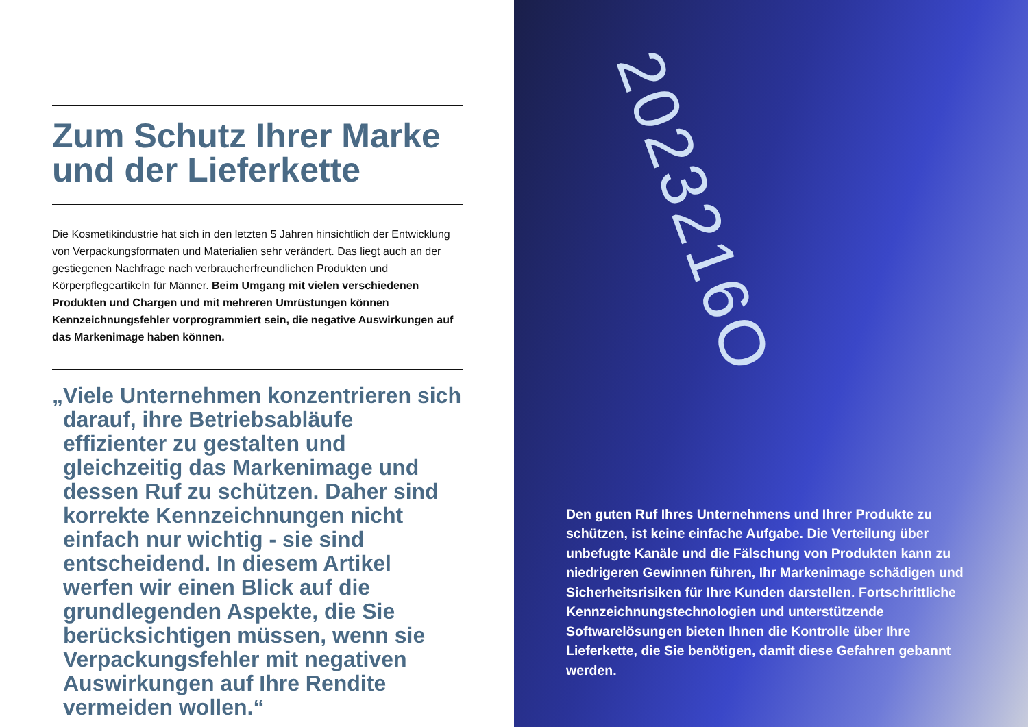Zum Schutz Ihrer Marke und der Lieferkette
Die Kosmetikindustrie hat sich in den letzten 5 Jahren hinsichtlich der Entwicklung von Verpackungsformaten und Materialien sehr verändert. Das liegt auch an der gestiegenen Nachfrage nach verbraucherfreundlichen Produkten und Körperpflegeartikeln für Männer. Beim Umgang mit vielen verschiedenen Produkten und Chargen und mit mehreren Umrüstungen können Kennzeichnungsfehler vorprogrammiert sein, die negative Auswirkungen auf das Markenimage haben können.
„Viele Unternehmen konzentrieren sich darauf, ihre Betriebsabläufe effizienter zu gestalten und gleichzeitig das Markenimage und dessen Ruf zu schützen. Daher sind korrekte Kennzeichnungen nicht einfach nur wichtig - sie sind entscheidend. In diesem Artikel werfen wir einen Blick auf die grundlegenden Aspekte, die Sie berücksichtigen müssen, wenn sie Verpackungsfehler mit negativen Auswirkungen auf Ihre Rendite vermeiden wollen.“
2023216O
Den guten Ruf Ihres Unternehmens und Ihrer Produkte zu schützen, ist keine einfache Aufgabe. Die Verteilung über unbefugte Kanäle und die Fälschung von Produkten kann zu niedrigeren Gewinnen führen, Ihr Markenimage schädigen und Sicherheitsrisiken für Ihre Kunden darstellen. Fortschrittliche Kennzeichnungstechnologien und unterstützende Softwarelösungen bieten Ihnen die Kontrolle über Ihre Lieferkette, die Sie benötigen, damit diese Gefahren gebannt werden.